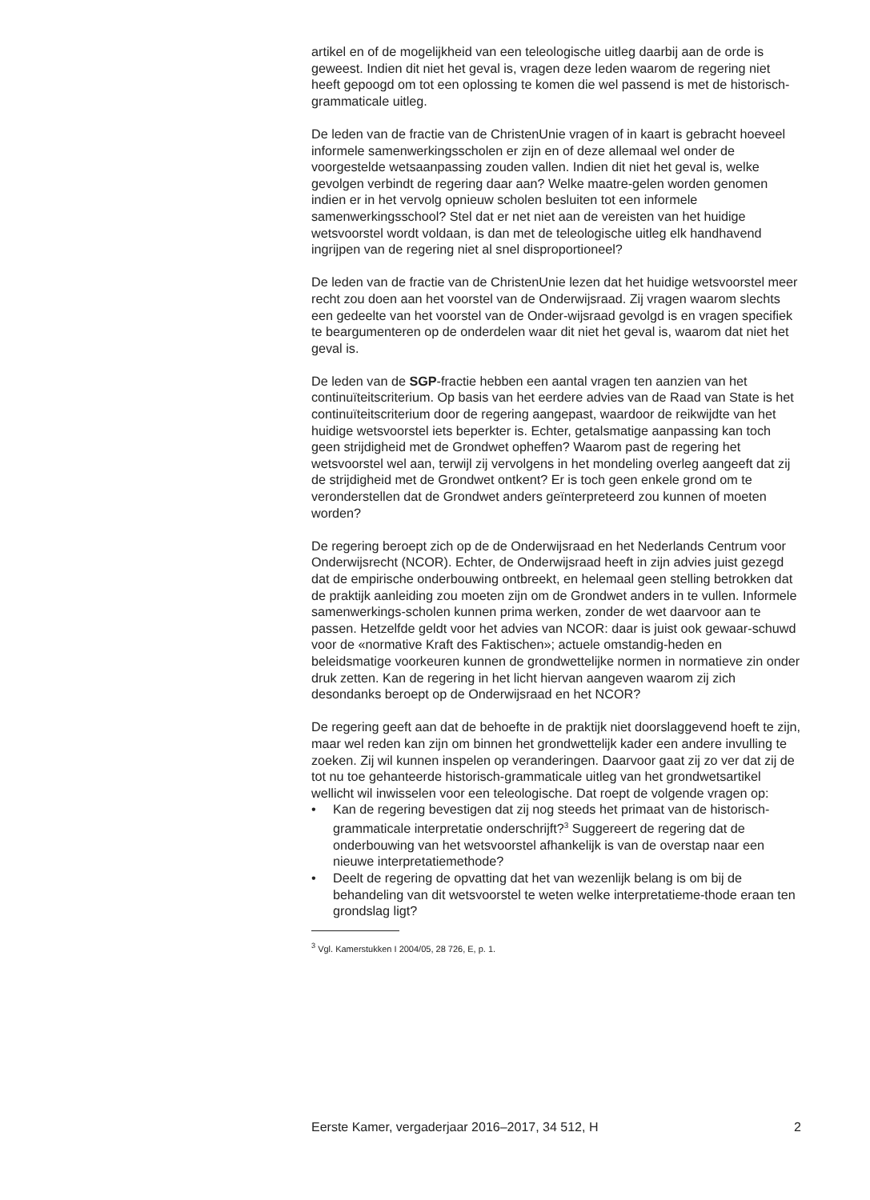artikel en of de mogelijkheid van een teleologische uitleg daarbij aan de orde is geweest. Indien dit niet het geval is, vragen deze leden waarom de regering niet heeft gepoogd om tot een oplossing te komen die wel passend is met de historisch-grammaticale uitleg.
De leden van de fractie van de ChristenUnie vragen of in kaart is gebracht hoeveel informele samenwerkingsscholen er zijn en of deze allemaal wel onder de voorgestelde wetsaanpassing zouden vallen. Indien dit niet het geval is, welke gevolgen verbindt de regering daar aan? Welke maatre-gelen worden genomen indien er in het vervolg opnieuw scholen besluiten tot een informele samenwerkingsschool? Stel dat er net niet aan de vereisten van het huidige wetsvoorstel wordt voldaan, is dan met de teleologische uitleg elk handhavend ingrijpen van de regering niet al snel disproportioneel?
De leden van de fractie van de ChristenUnie lezen dat het huidige wetsvoorstel meer recht zou doen aan het voorstel van de Onderwijsraad. Zij vragen waarom slechts een gedeelte van het voorstel van de Onder-wijsraad gevolgd is en vragen specifiek te beargumenteren op de onderdelen waar dit niet het geval is, waarom dat niet het geval is.
De leden van de SGP-fractie hebben een aantal vragen ten aanzien van het continuïteitscriterium. Op basis van het eerdere advies van de Raad van State is het continuïteitscriterium door de regering aangepast, waardoor de reikwijdte van het huidige wetsvoorstel iets beperkter is. Echter, getalsmatige aanpassing kan toch geen strijdigheid met de Grondwet opheffen? Waarom past de regering het wetsvoorstel wel aan, terwijl zij vervolgens in het mondeling overleg aangeeft dat zij de strijdigheid met de Grondwet ontkent? Er is toch geen enkele grond om te veronderstellen dat de Grondwet anders geïnterpreteerd zou kunnen of moeten worden?
De regering beroept zich op de de Onderwijsraad en het Nederlands Centrum voor Onderwijsrecht (NCOR). Echter, de Onderwijsraad heeft in zijn advies juist gezegd dat de empirische onderbouwing ontbreekt, en helemaal geen stelling betrokken dat de praktijk aanleiding zou moeten zijn om de Grondwet anders in te vullen. Informele samenwerkings-scholen kunnen prima werken, zonder de wet daarvoor aan te passen. Hetzelfde geldt voor het advies van NCOR: daar is juist ook gewaar-schuwd voor de «normative Kraft des Faktischen»; actuele omstandig-heden en beleidsmatige voorkeuren kunnen de grondwettelijke normen in normatieve zin onder druk zetten. Kan de regering in het licht hiervan aangeven waarom zij zich desondanks beroept op de Onderwijsraad en het NCOR?
De regering geeft aan dat de behoefte in de praktijk niet doorslaggevend hoeft te zijn, maar wel reden kan zijn om binnen het grondwettelijk kader een andere invulling te zoeken. Zij wil kunnen inspelen op veranderingen. Daarvoor gaat zij zo ver dat zij de tot nu toe gehanteerde historisch-grammaticale uitleg van het grondwetsartikel wellicht wil inwisselen voor een teleologische. Dat roept de volgende vragen op:
• Kan de regering bevestigen dat zij nog steeds het primaat van de historisch-grammaticale interpretatie onderschrijft?<sup>3</sup> Suggereert de regering dat de onderbouwing van het wetsvoorstel afhankelijk is van de overstap naar een nieuwe interpretatiemethode?
• Deelt de regering de opvatting dat het van wezenlijk belang is om bij de behandeling van dit wetsvoorstel te weten welke interpretatieme-thode eraan ten grondslag ligt?
<sup>3</sup> Vgl. Kamerstukken I 2004/05, 28 726, E, p. 1.
Eerste Kamer, vergaderjaar 2016–2017, 34 512, H 2